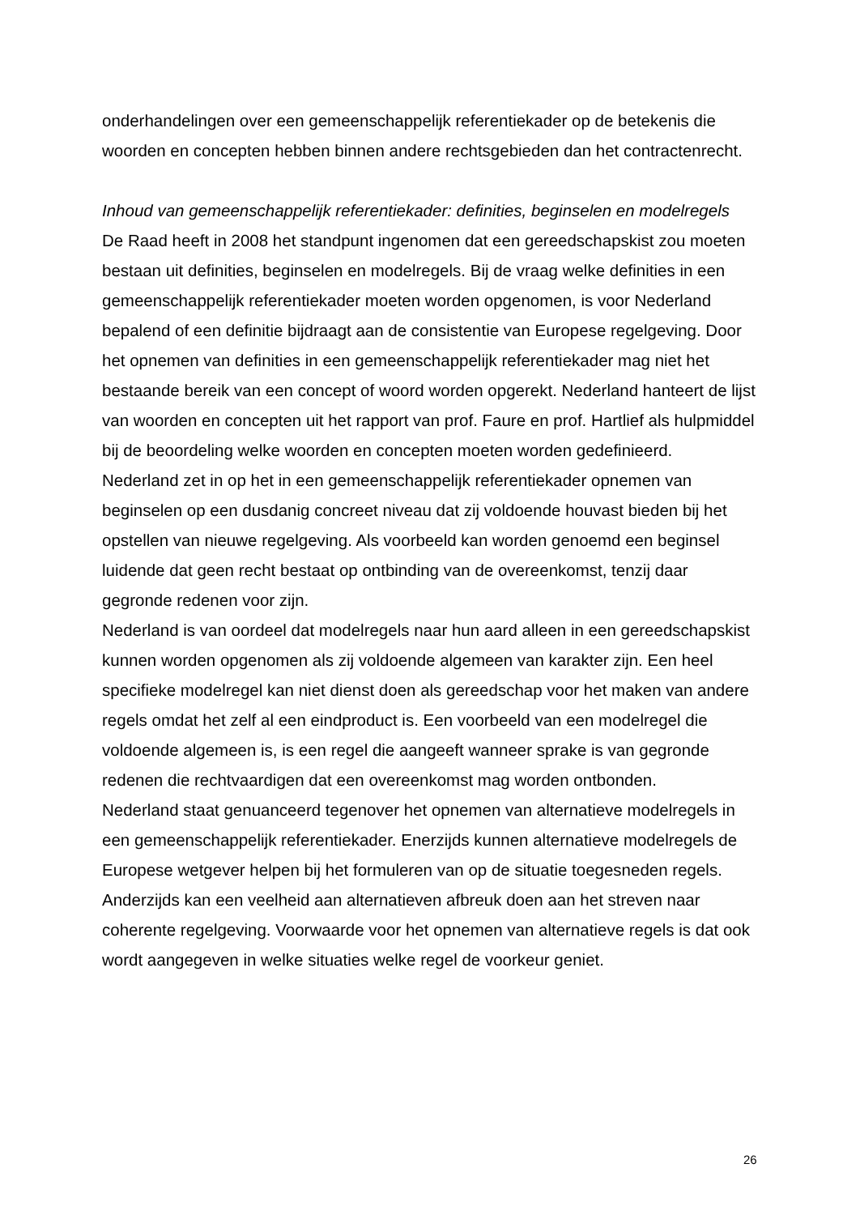onderhandelingen over een gemeenschappelijk referentiekader op de betekenis die woorden en concepten hebben binnen andere rechtsgebieden dan het contractenrecht.
Inhoud van gemeenschappelijk referentiekader: definities, beginselen en modelregels
De Raad heeft in 2008 het standpunt ingenomen dat een gereedschapskist zou moeten bestaan uit definities, beginselen en modelregels. Bij de vraag welke definities in een gemeenschappelijk referentiekader moeten worden opgenomen, is voor Nederland bepalend of een definitie bijdraagt aan de consistentie van Europese regelgeving. Door het opnemen van definities in een gemeenschappelijk referentiekader mag niet het bestaande bereik van een concept of woord worden opgerekt. Nederland hanteert de lijst van woorden en concepten uit het rapport van prof. Faure en prof. Hartlief als hulpmiddel bij de beoordeling welke woorden en concepten moeten worden gedefinieerd.
Nederland zet in op het in een gemeenschappelijk referentiekader opnemen van beginselen op een dusdanig concreet niveau dat zij voldoende houvast bieden bij het opstellen van nieuwe regelgeving. Als voorbeeld kan worden genoemd een beginsel luidende dat geen recht bestaat op ontbinding van de overeenkomst, tenzij daar gegronde redenen voor zijn.
Nederland is van oordeel dat modelregels naar hun aard alleen in een gereedschapskist kunnen worden opgenomen als zij voldoende algemeen van karakter zijn. Een heel specifieke modelregel kan niet dienst doen als gereedschap voor het maken van andere regels omdat het zelf al een eindproduct is. Een voorbeeld van een modelregel die voldoende algemeen is, is een regel die aangeeft wanneer sprake is van gegronde redenen die rechtvaardigen dat een overeenkomst mag worden ontbonden.
Nederland staat genuanceerd tegenover het opnemen van alternatieve modelregels in een gemeenschappelijk referentiekader. Enerzijds kunnen alternatieve modelregels de Europese wetgever helpen bij het formuleren van op de situatie toegesneden regels. Anderzijds kan een veelheid aan alternatieven afbreuk doen aan het streven naar coherente regelgeving. Voorwaarde voor het opnemen van alternatieve regels is dat ook wordt aangegeven in welke situaties welke regel de voorkeur geniet.
26